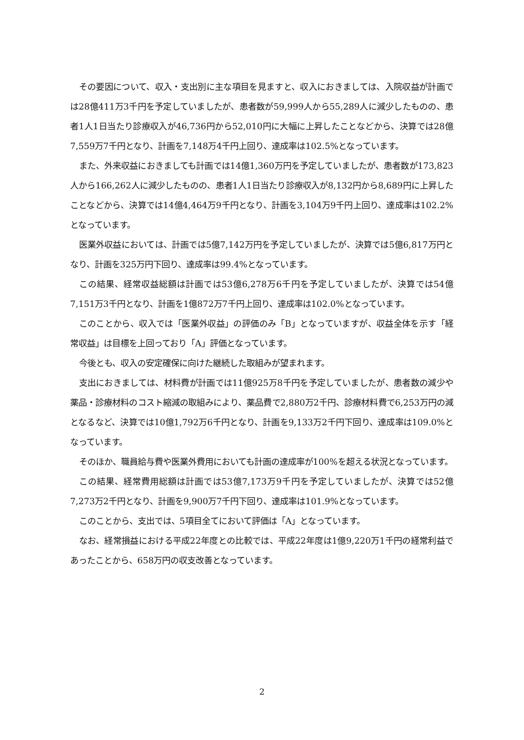その要因について、収入・支出別に主な項目を見ますと、収入におきましては、入院収益が計画では28億411万3千円を予定していましたが、患者数が59,999人から55,289人に減少したものの、患者1人1日当たり診療収入が46,736円から52,010円に大幅に上昇したことなどから、決算では28億7,559万7千円となり、計画を7,148万4千円上回り、達成率は102.5%となっています。
また、外来収益におきましても計画では14億1,360万円を予定していましたが、患者数が173,823人から166,262人に減少したものの、患者1人1日当たり診療収入が8,132円から8,689円に上昇したことなどから、決算では14億4,464万9千円となり、計画を3,104万9千円上回り、達成率は102.2%となっています。
医業外収益においては、計画では5億7,142万円を予定していましたが、決算では5億6,817万円となり、計画を325万円下回り、達成率は99.4%となっています。
この結果、経常収益総額は計画では53億6,278万6千円を予定していましたが、決算では54億7,151万3千円となり、計画を1億872万7千円上回り、達成率は102.0%となっています。
このことから、収入では「医業外収益」の評価のみ「B」となっていますが、収益全体を示す「経常収益」は目標を上回っており「A」評価となっています。
今後とも、収入の安定確保に向けた継続した取組みが望まれます。
支出におきましては、材料費が計画では11億925万8千円を予定していましたが、患者数の減少や薬品・診療材料のコスト縮減の取組みにより、薬品費で2,880万2千円、診療材料費で6,253万円の減となるなど、決算では10億1,792万6千円となり、計画を9,133万2千円下回り、達成率は109.0%となっています。
そのほか、職員給与費や医業外費用においても計画の達成率が100%を超える状況となっています。
この結果、経常費用総額は計画では53億7,173万9千円を予定していましたが、決算では52億7,273万2千円となり、計画を9,900万7千円下回り、達成率は101.9%となっています。
このことから、支出では、5項目全てにおいて評価は「A」となっています。
なお、経常損益における平成22年度との比較では、平成22年度は1億9,220万1千円の経常利益であったことから、658万円の収支改善となっています。
2